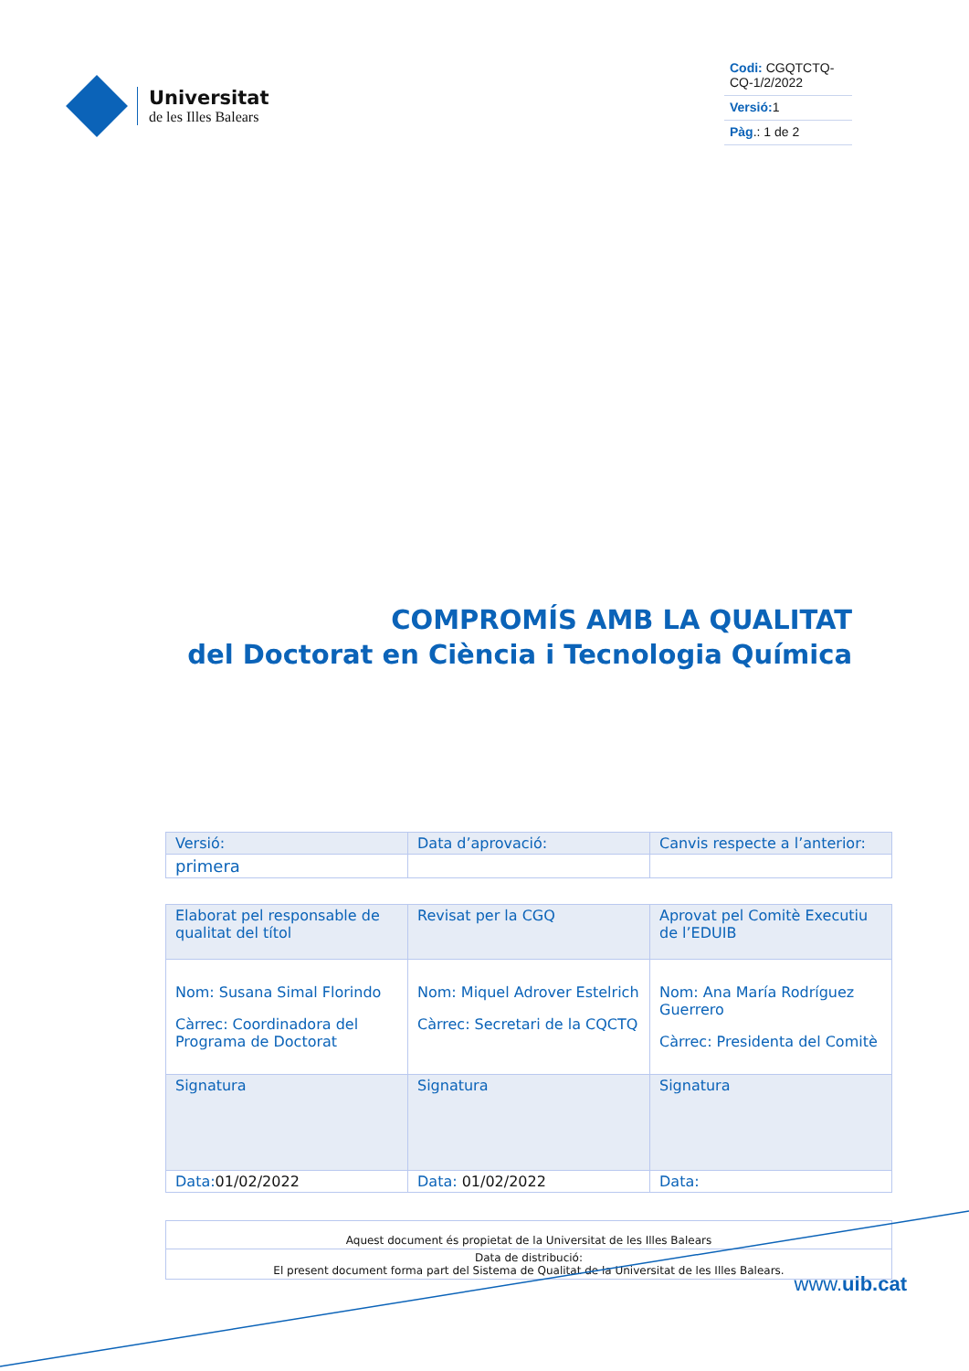Universitat
de les Illes Balears
Codi: CGQTCTQ-CQ-1/2/2022
Versió: 1
Pàg.: 1 de 2
COMPROMÍS AMB LA QUALITAT
del Doctorat en Ciència i Tecnologia Química
| Versió: | Data d’aprovació: | Canvis respecte a l’anterior: |
| primera | | |
| Elaborat pel responsable de qualitat del títol | Revisat per la CGQ | Aprovat pel Comitè Executiu de l’EDUIB |
| Nom: Susana Simal Florindo Càrrec: Coordinadora del Programa de Doctorat | Nom: Miquel Adrover Estelrich Càrrec: Secretari de la CQCTQ | Nom: Ana María Rodríguez Guerrero Càrrec: Presidenta del Comitè |
| Signatura | Signatura | Signatura |
| Data: 01/02/2022 | Data: 01/02/2022 | Data: |
| Aquest document és propietat de la Universitat de les Illes Balears |
| Data de distribució: El present document forma part del Sistema de Qualitat de la Universitat de les Illes Balears. |
www.uib.cat